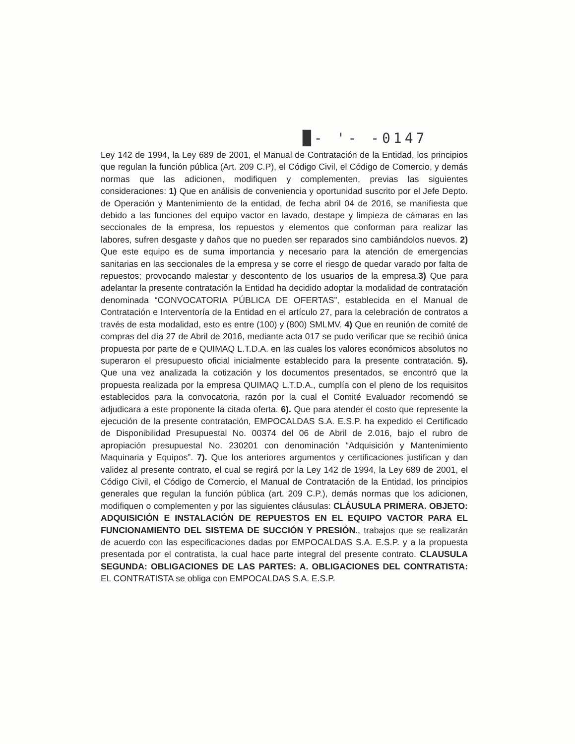█- '- -0147
Ley 142 de 1994, la Ley 689 de 2001, el Manual de Contratación de la Entidad, los principios que regulan la función pública (Art. 209 C.P), el Código Civil, el Código de Comercio, y demás normas que las adicionen, modifiquen y complementen, previas las siguientes consideraciones: 1) Que en análisis de conveniencia y oportunidad suscrito por el Jefe Depto. de Operación y Mantenimiento de la entidad, de fecha abril 04 de 2016, se manifiesta que debido a las funciones del equipo vactor en lavado, destape y limpieza de cámaras en las seccionales de la empresa, los repuestos y elementos que conforman para realizar las labores, sufren desgaste y daños que no pueden ser reparados sino cambiándolos nuevos. 2) Que este equipo es de suma importancia y necesario para la atención de emergencias sanitarias en las seccionales de la empresa y se corre el riesgo de quedar varado por falta de repuestos; provocando malestar y descontento de los usuarios de la empresa.3) Que para adelantar la presente contratación la Entidad ha decidido adoptar la modalidad de contratación denominada “CONVOCATORIA PÚBLICA DE OFERTAS”, establecida en el Manual de Contratación e Interventoría de la Entidad en el artículo 27, para la celebración de contratos a través de esta modalidad, esto es entre (100) y (800) SMLMV. 4) Que en reunión de comité de compras del día 27 de Abril de 2016, mediante acta 017 se pudo verificar que se recibió única propuesta por parte de e QUIMAQ L.T.D.A. en las cuales los valores económicos absolutos no superaron el presupuesto oficial inicialmente establecido para la presente contratación. 5). Que una vez analizada la cotización y los documentos presentados, se encontró que la propuesta realizada por la empresa QUIMAQ L.T.D.A., cumplía con el pleno de los requisitos establecidos para la convocatoria, razón por la cual el Comité Evaluador recomendó se adjudicara a este proponente la citada oferta. 6). Que para atender el costo que represente la ejecución de la presente contratación, EMPOCALDAS S.A. E.S.P. ha expedido el Certificado de Disponibilidad Presupuestal No. 00374 del 06 de Abril de 2.016, bajo el rubro de apropiación presupuestal No. 230201 con denominación “Adquisición y Mantenimiento Maquinaria y Equipos”. 7). Que los anteriores argumentos y certificaciones justifican y dan validez al presente contrato, el cual se regirá por la Ley 142 de 1994, la Ley 689 de 2001, el Código Civil, el Código de Comercio, el Manual de Contratación de la Entidad, los principios generales que regulan la función pública (art. 209 C.P.), demás normas que los adicionen, modifiquen o complementen y por las siguientes cláusulas: CLÁUSULA PRIMERA. OBJETO: ADQUISICIÓN E INSTALACIÓN DE REPUESTOS EN EL EQUIPO VACTOR PARA EL FUNCIONAMIENTO DEL SISTEMA DE SUCCIÓN Y PRESIÓN., trabajos que se realizarán de acuerdo con las especificaciones dadas por EMPOCALDAS S.A. E.S.P. y a la propuesta presentada por el contratista, la cual hace parte integral del presente contrato. CLAUSULA SEGUNDA: OBLIGACIONES DE LAS PARTES: A. OBLIGACIONES DEL CONTRATISTA: EL CONTRATISTA se obliga con EMPOCALDAS S.A. E.S.P.